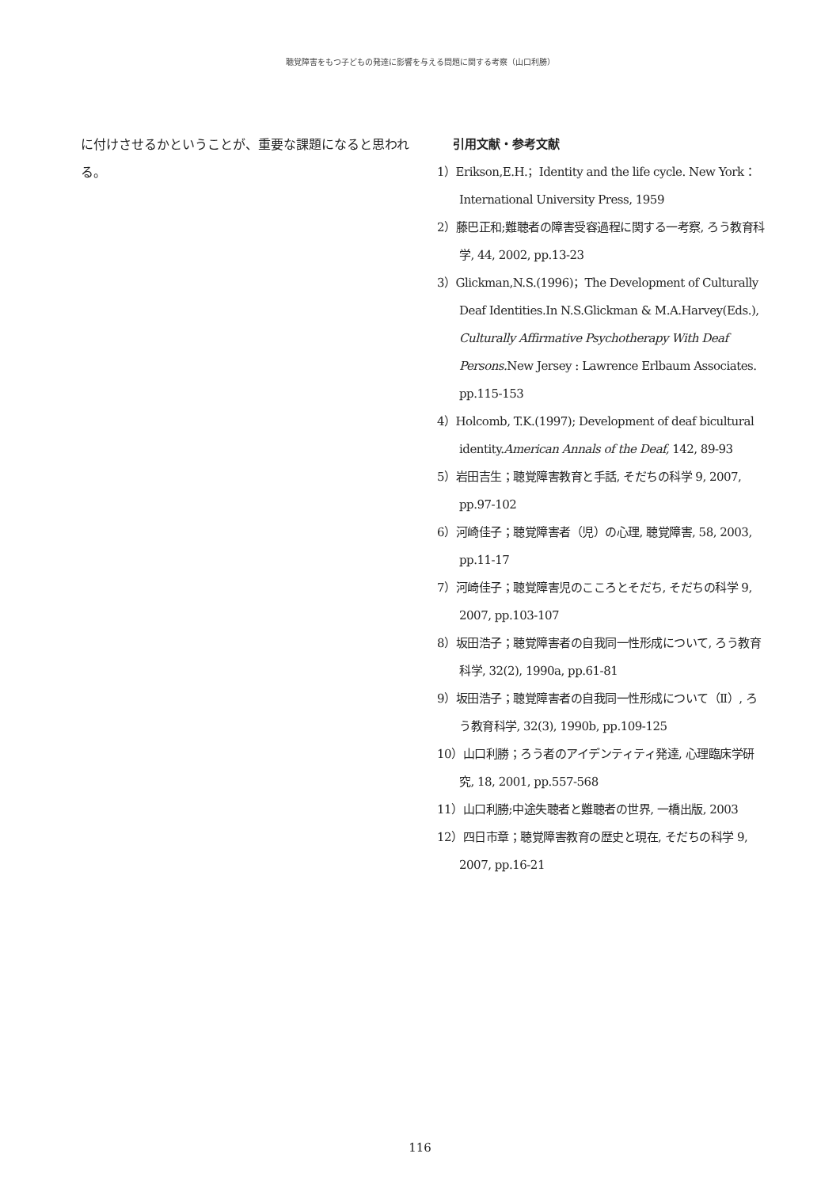聴覚障害をもつ子どもの発達に影響を与える問題に関する考察（山口利勝）
に付けさせるかということが、重要な課題になると思われる。
引用文献・参考文献
1）Erikson,E.H.；Identity and the life cycle. New York：International University Press, 1959
2）藤巴正和;難聴者の障害受容過程に関する一考察, ろう教育科学, 44, 2002, pp.13-23
3）Glickman,N.S.(1996)；The Development of Culturally Deaf Identities.In N.S.Glickman & M.A.Harvey(Eds.), Culturally Affirmative Psychotherapy With Deaf Persons. New Jersey : Lawrence Erlbaum Associates. pp.115-153
4）Holcomb, T.K.(1997); Development of deaf bicultural identity.American Annals of the Deaf, 142, 89-93
5）岩田吉生；聴覚障害教育と手話, そだちの科学 9, 2007, pp.97-102
6）河崎佳子；聴覚障害者（児）の心理, 聴覚障害, 58, 2003, pp.11-17
7）河崎佳子；聴覚障害児のこころとそだち, そだちの科学 9, 2007, pp.103-107
8）坂田浩子；聴覚障害者の自我同一性形成について, ろう教育科学, 32(2), 1990a, pp.61-81
9）坂田浩子；聴覚障害者の自我同一性形成について（Ⅱ）, ろう教育科学, 32(3), 1990b, pp.109-125
10）山口利勝；ろう者のアイデンティティ発達, 心理臨床学研究, 18, 2001, pp.557-568
11）山口利勝;中途失聴者と難聴者の世界, 一橋出版, 2003
12）四日市章；聴覚障害教育の歴史と現在, そだちの科学 9, 2007, pp.16-21
116